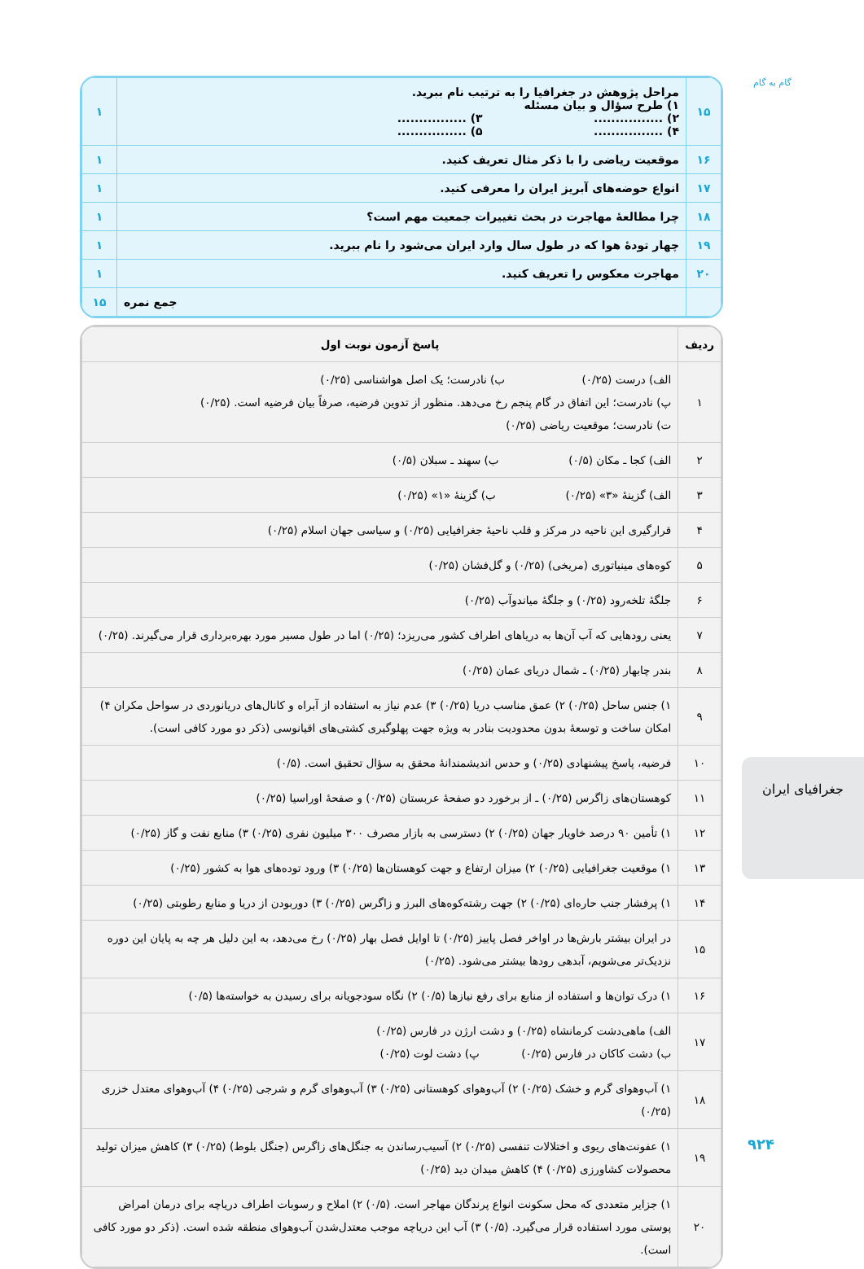گام به گام
| ۱۵ | مراحل پژوهش در جغرافیا را به ترتیب نام ببرید. ۱) طرح سؤال و بیان مسئله ۲) ................ ۳) ................ ۴) ................ ۵) ................ | ۱ |
| ۱۶ | موقعیت ریاضی را با ذکر مثال تعریف کنید. | ۱ |
| ۱۷ | انواع حوضه‌های آبریز ایران را معرفی کنید. | ۱ |
| ۱۸ | چرا مطالعهٔ مهاجرت در بحث تغییرات جمعیت مهم است؟ | ۱ |
| ۱۹ | چهار تودهٔ هوا که در طول سال وارد ایران می‌شود را نام ببرید. | ۱ |
| ۲۰ | مهاجرت معکوس را تعریف کنید. | ۱ |
| | جمع نمره | ۱۵ |
| ردیف | پاسخ آزمون نوبت اول |
| --- | --- |
| ۱ | الف) درست (۰/۲۵) ب) نادرست؛ یک اصل هواشناسی (۰/۲۵) پ) نادرست؛ این اتفاق در گام پنجم رخ می‌دهد. منظور از تدوین فرضیه، صرفاً بیان فرضیه است. (۰/۲۵) ت) نادرست؛ موقعیت ریاضی (۰/۲۵) |
| ۲ | الف) کجا ـ مکان (۰/۵) ب) سهند ـ سبلان (۰/۵) |
| ۳ | الف) گزینهٔ «۳» (۰/۲۵) ب) گزینهٔ «۱» (۰/۲۵) |
| ۴ | قرارگیری این ناحیه در مرکز و قلب ناحیهٔ جغرافیایی (۰/۲۵) و سیاسی جهان اسلام (۰/۲۵) |
| ۵ | کوه‌های مینیاتوری (مریخی) (۰/۲۵) و گل‌فشان (۰/۲۵) |
| ۶ | جلگهٔ تلخه‌رود (۰/۲۵) و جلگهٔ میاندوآب (۰/۲۵) |
| ۷ | یعنی رودهایی که آب آن‌ها به دریاهای اطراف کشور می‌ریزد؛ (۰/۲۵) اما در طول مسیر مورد بهره‌برداری قرار می‌گیرند. (۰/۲۵) |
| ۸ | بندر چابهار (۰/۲۵) ـ شمال دریای عمان (۰/۲۵) |
| ۹ | ۱) جنس ساحل (۰/۲۵) ۲) عمق مناسب دریا (۰/۲۵) ۳) عدم نیاز به استفاده از آبراه و کانال‌های دریانوردی در سواحل مکران ۴) امکان ساخت و توسعهٔ بدون محدودیت بنادر به ویژه جهت پهلوگیری کشتی‌های اقیانوسی (ذکر دو مورد کافی است). |
| ۱۰ | فرضیه، پاسخ پیشنهادی (۰/۲۵) و حدس اندیشمندانهٔ محقق به سؤال تحقیق است. (۰/۵) |
| ۱۱ | کوهستان‌های زاگرس (۰/۲۵) ـ از برخورد دو صفحهٔ عربستان (۰/۲۵) و صفحهٔ اوراسیا (۰/۲۵) |
| ۱۲ | ۱) تأمین ۹۰ درصد خاویار جهان (۰/۲۵) ۲) دسترسی به بازار مصرف ۳۰۰ میلیون نفری (۰/۲۵) ۳) منابع نفت و گاز (۰/۲۵) |
| ۱۳ | ۱) موقعیت جغرافیایی (۰/۲۵) ۲) میزان ارتفاع و جهت کوهستان‌ها (۰/۲۵) ۳) ورود توده‌های هوا به کشور (۰/۲۵) |
| ۱۴ | ۱) پرفشار جنب حاره‌ای (۰/۲۵) ۲) جهت رشته‌کوه‌های البرز و زاگرس (۰/۲۵) ۳) دوربودن از دریا و منابع رطوبتی (۰/۲۵) |
| ۱۵ | در ایران بیشتر بارش‌ها در اواخر فصل پاییز (۰/۲۵) تا اوایل فصل بهار (۰/۲۵) رخ می‌دهد، به این دلیل هر چه به پایان این دوره نزدیک‌تر می‌شویم، آبدهی رودها بیشتر می‌شود. (۰/۲۵) |
| ۱۶ | ۱) درک توان‌ها و استفاده از منابع برای رفع نیازها (۰/۵) ۲) نگاه سودجویانه برای رسیدن به خواسته‌ها (۰/۵) |
| ۱۷ | الف) ماهی‌دشت کرمانشاه (۰/۲۵) و دشت ارژن در فارس (۰/۲۵) ب) دشت کاکان در فارس (۰/۲۵) پ) دشت لوت (۰/۲۵) |
| ۱۸ | ۱) آب‌وهوای گرم و خشک (۰/۲۵) ۲) آب‌وهوای کوهستانی (۰/۲۵) ۳) آب‌وهوای گرم و شرجی (۰/۲۵) ۴) آب‌وهوای معتدل خزری (۰/۲۵) |
| ۱۹ | ۱) عفونت‌های ریوی و اختلالات تنفسی (۰/۲۵) ۲) آسیب‌رساندن به جنگل‌های زاگرس (جنگل بلوط) (۰/۲۵) ۳) کاهش میزان تولید محصولات کشاورزی (۰/۲۵) ۴) کاهش میدان دید (۰/۲۵) |
| ۲۰ | ۱) جزایر متعددی که محل سکونت انواع پرندگان مهاجر است. (۰/۵) ۲) املاح و رسوبات اطراف دریاچه برای درمان امراض پوستی مورد استفاده قرار می‌گیرد. (۰/۵) ۳) آب این دریاچه موجب معتدل‌شدن آب‌وهوای منطقه شده است. (ذکر دو مورد کافی است). |
جغرافیای ایران
۹۲۴